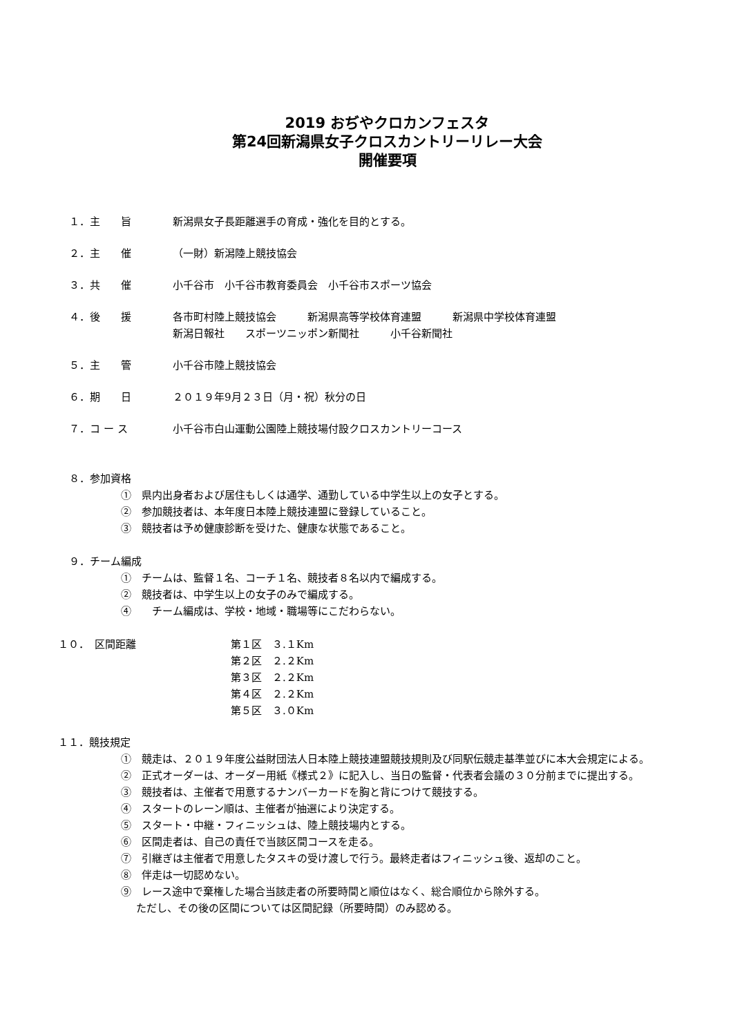2019 おぢやクロカンフェスタ
第24回新潟県女子クロスカントリーリレー大会
開催要項
１．主　　旨 新潟県女子長距離選手の育成・強化を目的とする。
２．主　　催 （一財）新潟陸上競技協会
３．共　　催 小千谷市　小千谷市教育委員会　小千谷市スポーツ協会
４．後　　援 各市町村陸上競技協会　　　新潟県高等学校体育連盟　　　新潟県中学校体育連盟
新潟日報社　　スポーツニッポン新聞社　　　小千谷新聞社
５．主　　管 小千谷市陸上競技協会
６．期　　日 ２０１９年9月２３日（月・祝）秋分の日
７．コ ー ス 小千谷市白山運動公園陸上競技場付設クロスカントリーコース
８．参加資格
①　県内出身者および居住もしくは通学、通勤している中学生以上の女子とする。
②　参加競技者は、本年度日本陸上競技連盟に登録していること。
③　競技者は予め健康診断を受けた、健康な状態であること。
９．チーム編成
①　チームは、監督１名、コーチ１名、競技者８名以内で編成する。
②　競技者は、中学生以上の女子のみで編成する。
④　　チーム編成は、学校・地域・職場等にこだわらない。
１０．　区間距離 第１区　３.１Km
第２区　２.２Km
第３区　２.２Km
第４区　２.２Km
第５区　３.０Km
１１．競技規定
①　競走は、２０１９年度公益財団法人日本陸上競技連盟競技規則及び同駅伝競走基準並びに本大会規定による。
②　正式オーダーは、オーダー用紙《様式２》に記入し、当日の監督・代表者会議の３０分前までに提出する。
③　競技者は、主催者で用意するナンバーカードを胸と背につけて競技する。
④　スタートのレーン順は、主催者が抽選により決定する。
⑤　スタート・中継・フィニッシュは、陸上競技場内とする。
⑥　区間走者は、自己の責任で当該区間コースを走る。
⑦　引継ぎは主催者で用意したタスキの受け渡しで行う。最終走者はフィニッシュ後、返却のこと。
⑧　伴走は一切認めない。
⑨　レース途中で棄権した場合当該走者の所要時間と順位はなく、総合順位から除外する。
ただし、その後の区間については区間記録（所要時間）のみ認める。